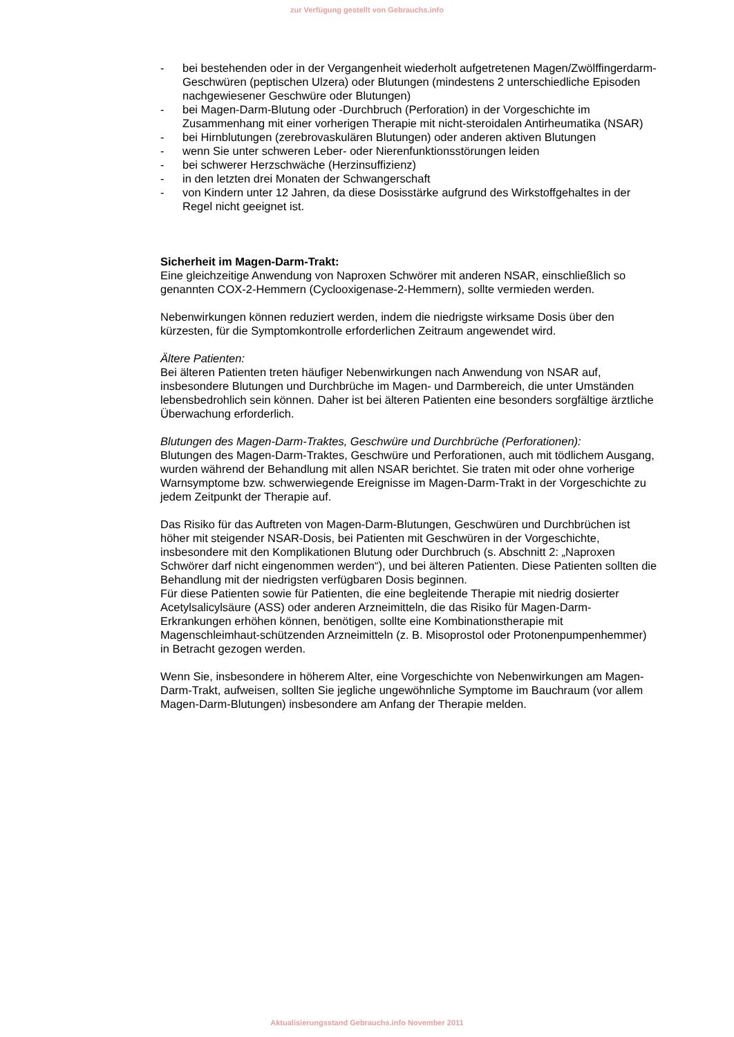zur Verfügung gestellt von Gebrauchs.info
- bei bestehenden oder in der Vergangenheit wiederholt aufgetretenen Magen/Zwölffingerdarm-Geschwüren (peptischen Ulzera) oder Blutungen (mindestens 2 unterschiedliche Episoden nachgewiesener Geschwüre oder Blutungen)
- bei Magen-Darm-Blutung oder -Durchbruch (Perforation) in der Vorgeschichte im Zusammenhang mit einer vorherigen Therapie mit nicht-steroidalen Antirheumatika (NSAR)
- bei Hirnblutungen (zerebrovaskulären Blutungen) oder anderen aktiven Blutungen
- wenn Sie unter schweren Leber- oder Nierenfunktionsstörungen leiden
- bei schwerer Herzschwäche (Herzinsuffizienz)
- in den letzten drei Monaten der Schwangerschaft
- von Kindern unter 12 Jahren, da diese Dosisstärke aufgrund des Wirkstoffgehaltes in der Regel nicht geeignet ist.
Sicherheit im Magen-Darm-Trakt:
Eine gleichzeitige Anwendung von Naproxen Schwörer mit anderen NSAR, einschließlich so genannten COX-2-Hemmern (Cyclooxigenase-2-Hemmern), sollte vermieden werden.
Nebenwirkungen können reduziert werden, indem die niedrigste wirksame Dosis über den kürzesten, für die Symptomkontrolle erforderlichen Zeitraum angewendet wird.
Ältere Patienten:
Bei älteren Patienten treten häufiger Nebenwirkungen nach Anwendung von NSAR auf, insbesondere Blutungen und Durchbrüche im Magen- und Darmbereich, die unter Umständen lebensbedrohlich sein können. Daher ist bei älteren Patienten eine besonders sorgfältige ärztliche Überwachung erforderlich.
Blutungen des Magen-Darm-Traktes, Geschwüre und Durchbrüche (Perforationen):
Blutungen des Magen-Darm-Traktes, Geschwüre und Perforationen, auch mit tödlichem Ausgang, wurden während der Behandlung mit allen NSAR berichtet. Sie traten mit oder ohne vorherige Warnsymptome bzw. schwerwiegende Ereignisse im Magen-Darm-Trakt in der Vorgeschichte zu jedem Zeitpunkt der Therapie auf.
Das Risiko für das Auftreten von Magen-Darm-Blutungen, Geschwüren und Durchbrüchen ist höher mit steigender NSAR-Dosis, bei Patienten mit Geschwüren in der Vorgeschichte, insbesondere mit den Komplikationen Blutung oder Durchbruch (s. Abschnitt 2: „Naproxen Schwörer darf nicht eingenommen werden“), und bei älteren Patienten. Diese Patienten sollten die Behandlung mit der niedrigsten verfügbaren Dosis beginnen.
Für diese Patienten sowie für Patienten, die eine begleitende Therapie mit niedrig dosierter Acetylsalicylsäure (ASS) oder anderen Arzneimitteln, die das Risiko für Magen-Darm-Erkrankungen erhöhen können, benötigen, sollte eine Kombinationstherapie mit Magenschleimhaut-schützenden Arzneimitteln (z. B. Misoprostol oder Protonenpumpenhemmer) in Betracht gezogen werden.
Wenn Sie, insbesondere in höherem Alter, eine Vorgeschichte von Nebenwirkungen am Magen-Darm-Trakt, aufweisen, sollten Sie jegliche ungewöhnliche Symptome im Bauchraum (vor allem Magen-Darm-Blutungen) insbesondere am Anfang der Therapie melden.
Aktualisierungsstand Gebrauchs.info November 2011